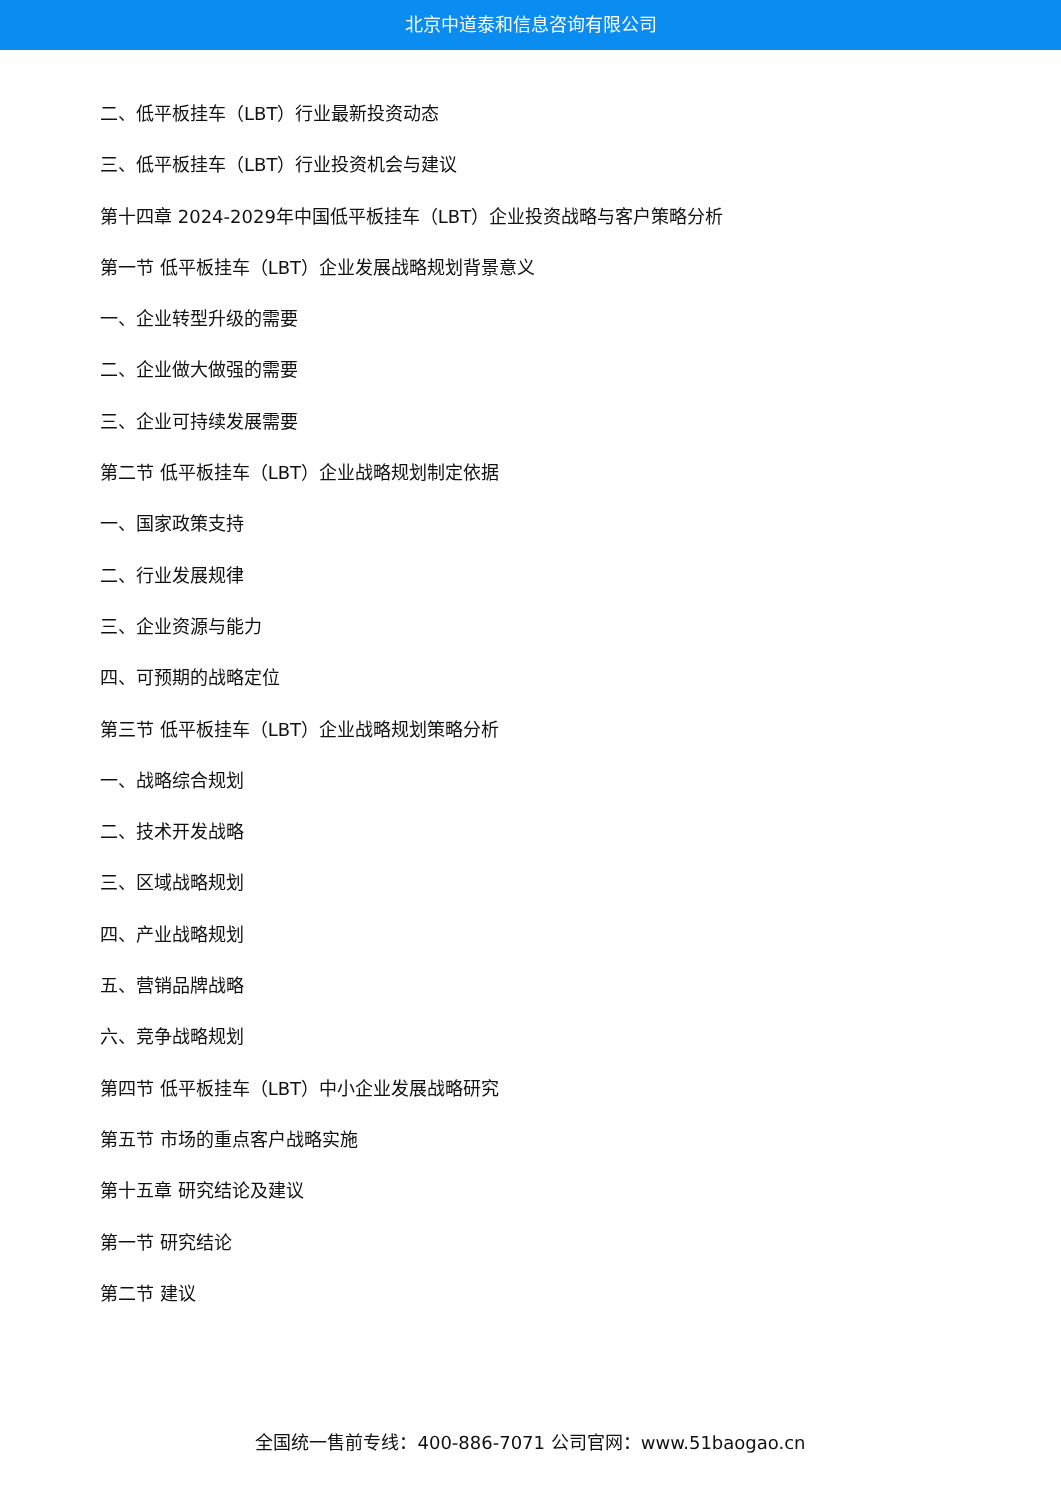北京中道泰和信息咨询有限公司
二、低平板挂车（LBT）行业最新投资动态
三、低平板挂车（LBT）行业投资机会与建议
第十四章 2024-2029年中国低平板挂车（LBT）企业投资战略与客户策略分析
第一节 低平板挂车（LBT）企业发展战略规划背景意义
一、企业转型升级的需要
二、企业做大做强的需要
三、企业可持续发展需要
第二节 低平板挂车（LBT）企业战略规划制定依据
一、国家政策支持
二、行业发展规律
三、企业资源与能力
四、可预期的战略定位
第三节 低平板挂车（LBT）企业战略规划策略分析
一、战略综合规划
二、技术开发战略
三、区域战略规划
四、产业战略规划
五、营销品牌战略
六、竞争战略规划
第四节 低平板挂车（LBT）中小企业发展战略研究
第五节 市场的重点客户战略实施
第十五章 研究结论及建议
第一节 研究结论
第二节 建议
全国统一售前专线：400-886-7071 公司官网：www.51baogao.cn